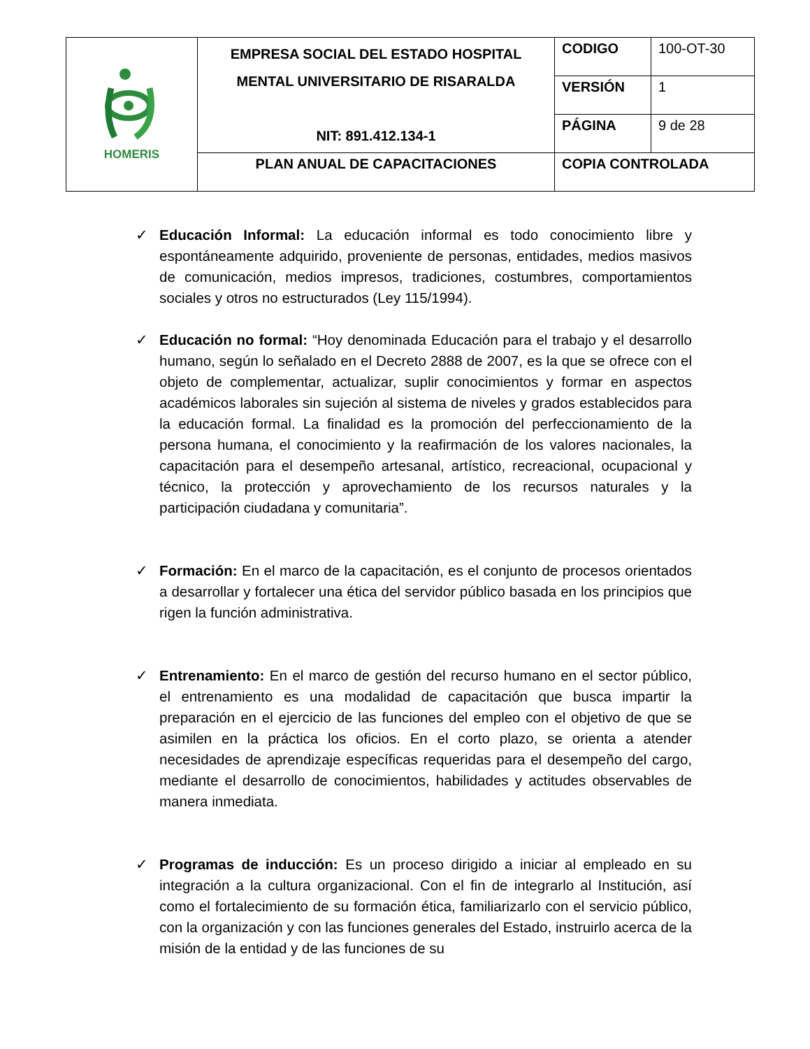| HOMERIS | EMPRESA SOCIAL DEL ESTADO HOSPITAL MENTAL UNIVERSITARIO DE RISARALDA NIT: 891.412.134-1 | CODIGO | 100-OT-30 |
| | | VERSIÓN | 1 |
| | | PÁGINA | 9 de 28 |
| | PLAN ANUAL DE CAPACITACIONES | COPIA CONTROLADA | |
✓ Educación Informal: La educación informal es todo conocimiento libre y espontáneamente adquirido, proveniente de personas, entidades, medios masivos de comunicación, medios impresos, tradiciones, costumbres, comportamientos sociales y otros no estructurados (Ley 115/1994).
✓ Educación no formal: “Hoy denominada Educación para el trabajo y el desarrollo humano, según lo señalado en el Decreto 2888 de 2007, es la que se ofrece con el objeto de complementar, actualizar, suplir conocimientos y formar en aspectos académicos laborales sin sujeción al sistema de niveles y grados establecidos para la educación formal. La finalidad es la promoción del perfeccionamiento de la persona humana, el conocimiento y la reafirmación de los valores nacionales, la capacitación para el desempeño artesanal, artístico, recreacional, ocupacional y técnico, la protección y aprovechamiento de los recursos naturales y la participación ciudadana y comunitaria”.
✓ Formación: En el marco de la capacitación, es el conjunto de procesos orientados a desarrollar y fortalecer una ética del servidor público basada en los principios que rigen la función administrativa.
✓ Entrenamiento: En el marco de gestión del recurso humano en el sector público, el entrenamiento es una modalidad de capacitación que busca impartir la preparación en el ejercicio de las funciones del empleo con el objetivo de que se asimilen en la práctica los oficios. En el corto plazo, se orienta a atender necesidades de aprendizaje específicas requeridas para el desempeño del cargo, mediante el desarrollo de conocimientos, habilidades y actitudes observables de manera inmediata.
✓ Programas de inducción: Es un proceso dirigido a iniciar al empleado en su integración a la cultura organizacional. Con el fin de integrarlo al Institución, así como el fortalecimiento de su formación ética, familiarizarlo con el servicio público, con la organización y con las funciones generales del Estado, instruirlo acerca de la misión de la entidad y de las funciones de su